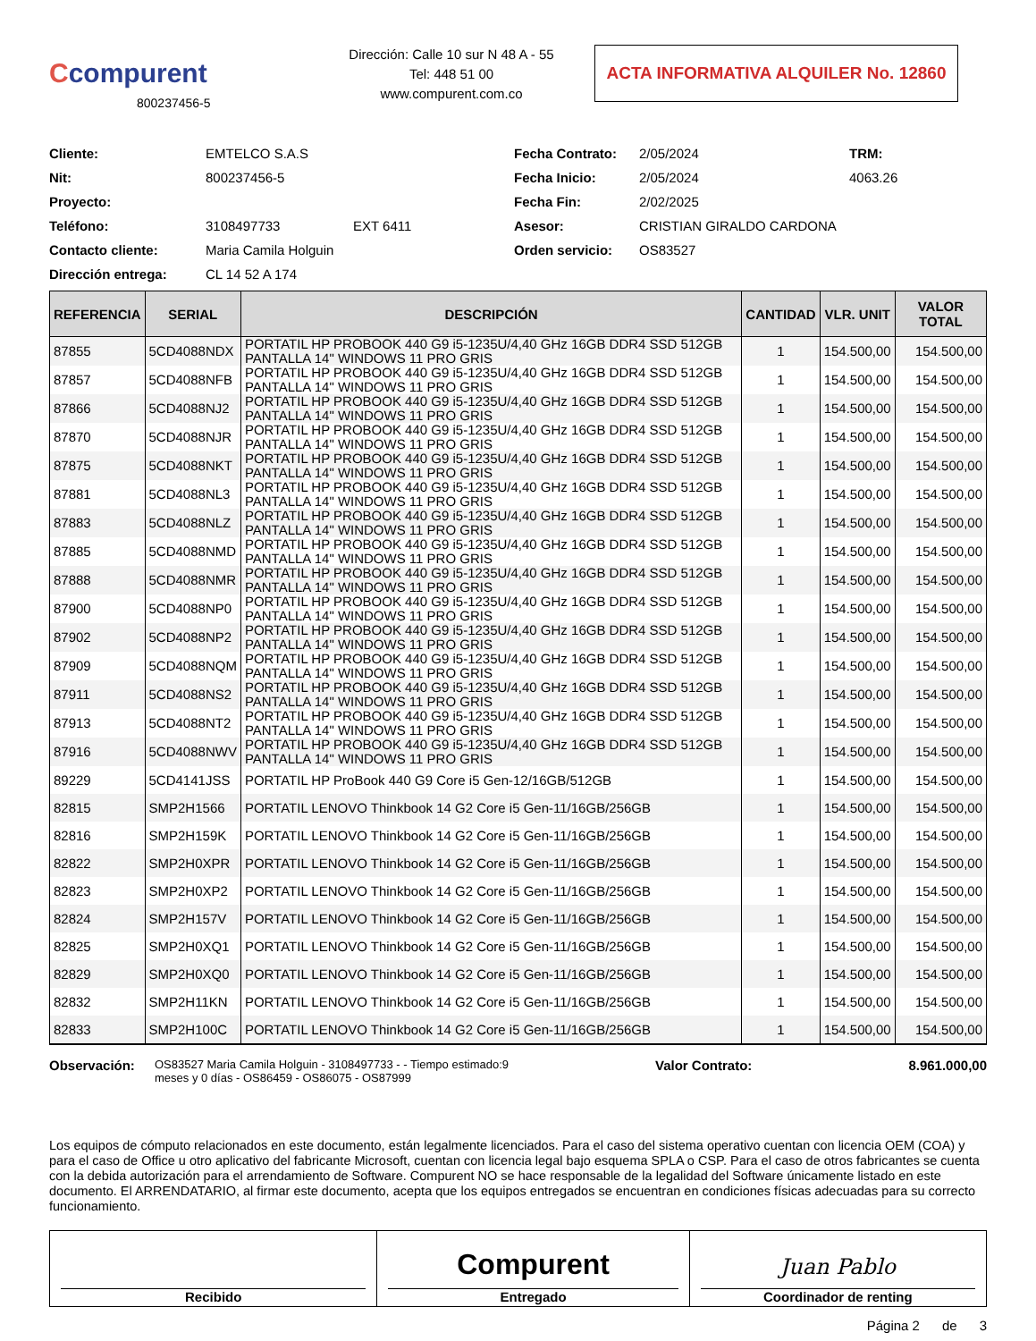Ccompurent
800237456-5
Dirección: Calle 10 sur N 48 A - 55
Tel: 448 51 00
www.compurent.com.co
ACTA INFORMATIVA ALQUILER No. 12860
Cliente:
EMTELCO S.A.S
Fecha Contrato:
2/05/2024
TRM: Nit:
800237456-5
Fecha Inicio:
2/05/2024
4063.26
Proyecto:
Fecha Fin:
2/02/2025
Teléfono:
3108497733
EXT 6411
Asesor:
CRISTIAN GIRALDO CARDONA
Contacto cliente:
Maria Camila Holguin
Orden servicio:
OS83527
Dirección entrega:
CL 14 52 A 174
| REFERENCIA | SERIAL | DESCRIPCIÓN | CANTIDAD | VLR. UNIT | VALOR TOTAL |
| --- | --- | --- | --- | --- | --- |
| 87855 | 5CD4088NDX | PORTATIL HP PROBOOK 440 G9 i5-1235U/4,40 GHz 16GB DDR4 SSD 512GB PANTALLA 14" WINDOWS 11 PRO GRIS | 1 | 154.500,00 | 154.500,00 |
| 87857 | 5CD4088NFB | PORTATIL HP PROBOOK 440 G9 i5-1235U/4,40 GHz 16GB DDR4 SSD 512GB PANTALLA 14" WINDOWS 11 PRO GRIS | 1 | 154.500,00 | 154.500,00 |
| 87866 | 5CD4088NJ2 | PORTATIL HP PROBOOK 440 G9 i5-1235U/4,40 GHz 16GB DDR4 SSD 512GB PANTALLA 14" WINDOWS 11 PRO GRIS | 1 | 154.500,00 | 154.500,00 |
| 87870 | 5CD4088NJR | PORTATIL HP PROBOOK 440 G9 i5-1235U/4,40 GHz 16GB DDR4 SSD 512GB PANTALLA 14" WINDOWS 11 PRO GRIS | 1 | 154.500,00 | 154.500,00 |
| 87875 | 5CD4088NKT | PORTATIL HP PROBOOK 440 G9 i5-1235U/4,40 GHz 16GB DDR4 SSD 512GB PANTALLA 14" WINDOWS 11 PRO GRIS | 1 | 154.500,00 | 154.500,00 |
| 87881 | 5CD4088NL3 | PORTATIL HP PROBOOK 440 G9 i5-1235U/4,40 GHz 16GB DDR4 SSD 512GB PANTALLA 14" WINDOWS 11 PRO GRIS | 1 | 154.500,00 | 154.500,00 |
| 87883 | 5CD4088NLZ | PORTATIL HP PROBOOK 440 G9 i5-1235U/4,40 GHz 16GB DDR4 SSD 512GB PANTALLA 14" WINDOWS 11 PRO GRIS | 1 | 154.500,00 | 154.500,00 |
| 87885 | 5CD4088NMD | PORTATIL HP PROBOOK 440 G9 i5-1235U/4,40 GHz 16GB DDR4 SSD 512GB PANTALLA 14" WINDOWS 11 PRO GRIS | 1 | 154.500,00 | 154.500,00 |
| 87888 | 5CD4088NMR | PORTATIL HP PROBOOK 440 G9 i5-1235U/4,40 GHz 16GB DDR4 SSD 512GB PANTALLA 14" WINDOWS 11 PRO GRIS | 1 | 154.500,00 | 154.500,00 |
| 87900 | 5CD4088NP0 | PORTATIL HP PROBOOK 440 G9 i5-1235U/4,40 GHz 16GB DDR4 SSD 512GB PANTALLA 14" WINDOWS 11 PRO GRIS | 1 | 154.500,00 | 154.500,00 |
| 87902 | 5CD4088NP2 | PORTATIL HP PROBOOK 440 G9 i5-1235U/4,40 GHz 16GB DDR4 SSD 512GB PANTALLA 14" WINDOWS 11 PRO GRIS | 1 | 154.500,00 | 154.500,00 |
| 87909 | 5CD4088NQM | PORTATIL HP PROBOOK 440 G9 i5-1235U/4,40 GHz 16GB DDR4 SSD 512GB PANTALLA 14" WINDOWS 11 PRO GRIS | 1 | 154.500,00 | 154.500,00 |
| 87911 | 5CD4088NS2 | PORTATIL HP PROBOOK 440 G9 i5-1235U/4,40 GHz 16GB DDR4 SSD 512GB PANTALLA 14" WINDOWS 11 PRO GRIS | 1 | 154.500,00 | 154.500,00 |
| 87913 | 5CD4088NT2 | PORTATIL HP PROBOOK 440 G9 i5-1235U/4,40 GHz 16GB DDR4 SSD 512GB PANTALLA 14" WINDOWS 11 PRO GRIS | 1 | 154.500,00 | 154.500,00 |
| 87916 | 5CD4088NWV | PORTATIL HP PROBOOK 440 G9 i5-1235U/4,40 GHz 16GB DDR4 SSD 512GB PANTALLA 14" WINDOWS 11 PRO GRIS | 1 | 154.500,00 | 154.500,00 |
| 89229 | 5CD4141JSS | PORTATIL HP ProBook 440 G9 Core i5 Gen-12/16GB/512GB | 1 | 154.500,00 | 154.500,00 |
| 82815 | SMP2H1566 | PORTATIL LENOVO Thinkbook 14 G2 Core i5 Gen-11/16GB/256GB | 1 | 154.500,00 | 154.500,00 |
| 82816 | SMP2H159K | PORTATIL LENOVO Thinkbook 14 G2 Core i5 Gen-11/16GB/256GB | 1 | 154.500,00 | 154.500,00 |
| 82822 | SMP2H0XPR | PORTATIL LENOVO Thinkbook 14 G2 Core i5 Gen-11/16GB/256GB | 1 | 154.500,00 | 154.500,00 |
| 82823 | SMP2H0XP2 | PORTATIL LENOVO Thinkbook 14 G2 Core i5 Gen-11/16GB/256GB | 1 | 154.500,00 | 154.500,00 |
| 82824 | SMP2H157V | PORTATIL LENOVO Thinkbook 14 G2 Core i5 Gen-11/16GB/256GB | 1 | 154.500,00 | 154.500,00 |
| 82825 | SMP2H0XQ1 | PORTATIL LENOVO Thinkbook 14 G2 Core i5 Gen-11/16GB/256GB | 1 | 154.500,00 | 154.500,00 |
| 82829 | SMP2H0XQ0 | PORTATIL LENOVO Thinkbook 14 G2 Core i5 Gen-11/16GB/256GB | 1 | 154.500,00 | 154.500,00 |
| 82832 | SMP2H11KN | PORTATIL LENOVO Thinkbook 14 G2 Core i5 Gen-11/16GB/256GB | 1 | 154.500,00 | 154.500,00 |
| 82833 | SMP2H100C | PORTATIL LENOVO Thinkbook 14 G2 Core i5 Gen-11/16GB/256GB | 1 | 154.500,00 | 154.500,00 |
Observación:
OS83527 Maria Camila Holguin - 3108497733 - - Tiempo estimado:9 meses y 0 días - OS86459 - OS86075 - OS87999
Valor Contrato: 8.961.000,00
Los equipos de cómputo relacionados en este documento, están legalmente licenciados. Para el caso del sistema operativo cuentan con licencia OEM (COA) y para el caso de Office u otro aplicativo del fabricante Microsoft, cuentan con licencia legal bajo esquema SPLA o CSP. Para el caso de otros fabricantes se cuenta con la debida autorización para el arrendamiento de Software. Compurent NO se hace responsable de la legalidad del Software únicamente listado en este documento. El ARRENDATARIO, al firmar este documento, acepta que los equipos entregados se encuentran en condiciones físicas adecuadas para su correcto funcionamiento.
Recibido
Compurent
Entregado
Juan Pablo
Coordinador de renting
Página 2 de 3